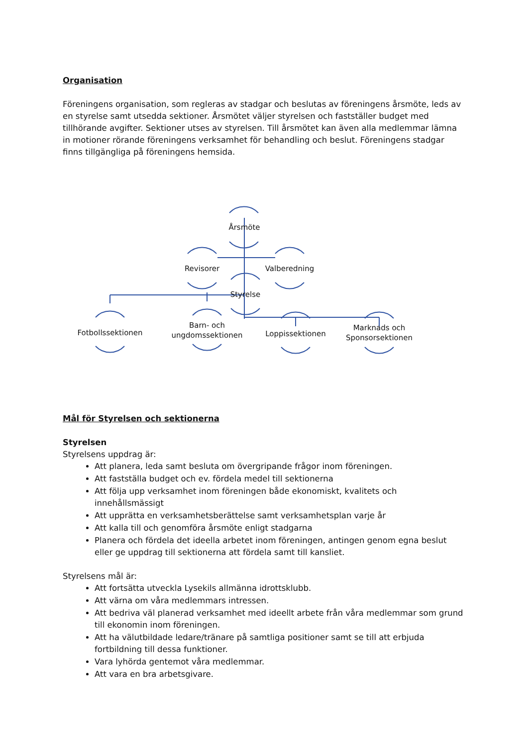Organisation
Föreningens organisation, som regleras av stadgar och beslutas av föreningens årsmöte, leds av en styrelse samt utsedda sektioner. Årsmötet väljer styrelsen och fastställer budget med tillhörande avgifter. Sektioner utses av styrelsen. Till årsmötet kan även alla medlemmar lämna in motioner rörande föreningens verksamhet för behandling och beslut. Föreningens stadgar finns tillgängliga på föreningens hemsida.
Årsmöte
Revisorer Valberedning
Styrelse
Fotbollssektionen
Barn- och ungdomssektionen
Loppissektionen
Marknads och Sponsorsektionen
Mål för Styrelsen och sektionerna
Styrelsen
Styrelsens uppdrag är:
Att planera, leda samt besluta om övergripande frågor inom föreningen.
Att fastställa budget och ev. fördela medel till sektionerna
Att följa upp verksamhet inom föreningen både ekonomiskt, kvalitets och innehållsmässigt
Att upprätta en verksamhetsberättelse samt verksamhetsplan varje år
Att kalla till och genomföra årsmöte enligt stadgarna
Planera och fördela det ideella arbetet inom föreningen, antingen genom egna beslut eller ge uppdrag till sektionerna att fördela samt till kansliet.
Styrelsens mål är:
Att fortsätta utveckla Lysekils allmänna idrottsklubb.
Att värna om våra medlemmars intressen.
Att bedriva väl planerad verksamhet med ideellt arbete från våra medlemmar som grund till ekonomin inom föreningen.
Att ha välutbildade ledare/tränare på samtliga positioner samt se till att erbjuda fortbildning till dessa funktioner.
Vara lyhörda gentemot våra medlemmar.
Att vara en bra arbetsgivare.